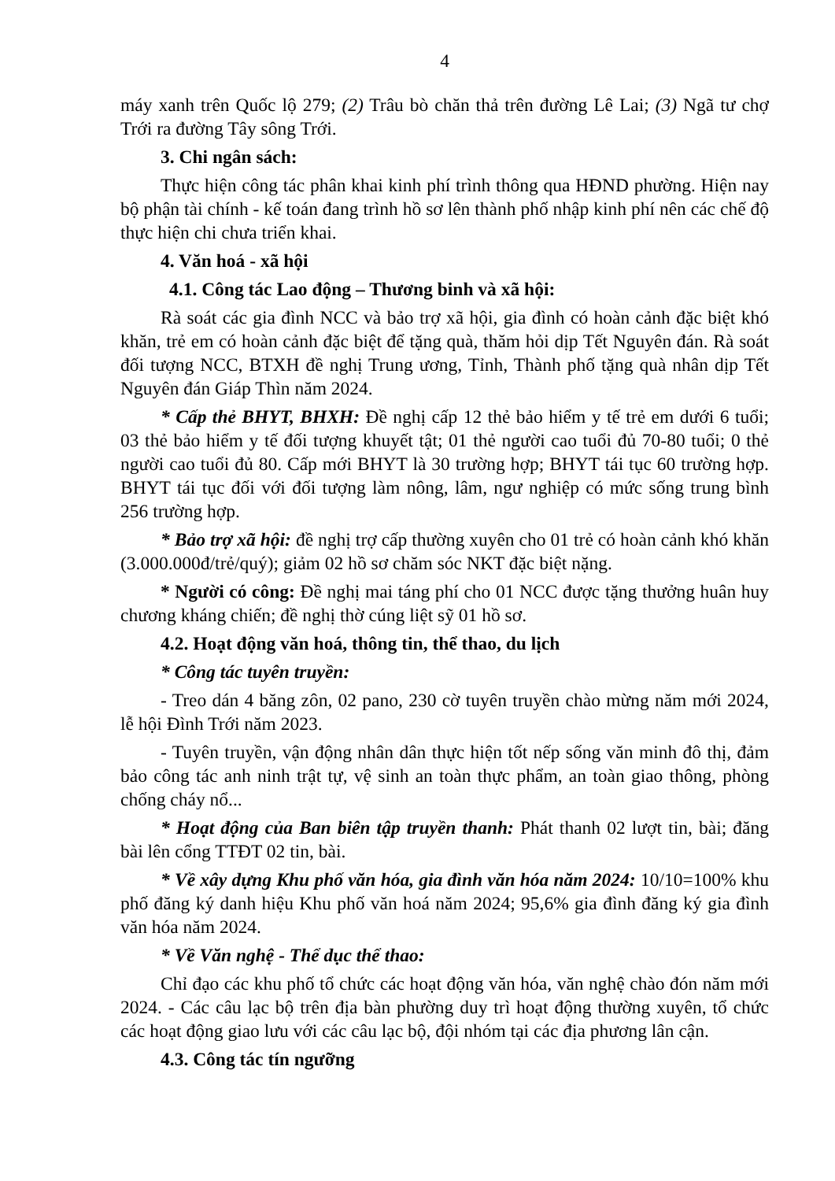4
máy xanh trên Quốc lộ 279; (2) Trâu bò chăn thả trên đường Lê Lai; (3) Ngã tư chợ Trới ra đường Tây sông Trới.
3. Chi ngân sách:
Thực hiện công tác phân khai kinh phí trình thông qua HĐND phường. Hiện nay bộ phận tài chính - kế toán đang trình hồ sơ lên thành phố nhập kinh phí nên các chế độ thực hiện chi chưa triển khai.
4. Văn hoá - xã hội
4.1. Công tác Lao động – Thương binh và xã hội:
Rà soát các gia đình NCC và bảo trợ xã hội, gia đình có hoàn cảnh đặc biệt khó khăn, trẻ em có hoàn cảnh đặc biệt để tặng quà, thăm hỏi dịp Tết Nguyên đán. Rà soát đối tượng NCC, BTXH đề nghị Trung ương, Tỉnh, Thành phố tặng quà nhân dịp Tết Nguyên đán Giáp Thìn năm 2024.
* Cấp thẻ BHYT, BHXH: Đề nghị cấp 12 thẻ bảo hiểm y tế trẻ em dưới 6 tuổi; 03 thẻ bảo hiểm y tế đối tượng khuyết tật; 01 thẻ người cao tuổi đủ 70-80 tuổi; 0 thẻ người cao tuổi đủ 80. Cấp mới BHYT là 30 trường hợp; BHYT tái tục 60 trường hợp. BHYT tái tục đối với đối tượng làm nông, lâm, ngư nghiệp có mức sống trung bình 256 trường hợp.
* Bảo trợ xã hội: đề nghị trợ cấp thường xuyên cho 01 trẻ có hoàn cảnh khó khăn (3.000.000đ/trẻ/quý); giảm 02 hồ sơ chăm sóc NKT đặc biệt nặng.
* Người có công: Đề nghị mai táng phí cho 01 NCC được tặng thưởng huân huy chương kháng chiến; đề nghị thờ cúng liệt sỹ 01 hồ sơ.
4.2. Hoạt động văn hoá, thông tin, thể thao, du lịch
* Công tác tuyên truyền:
- Treo dán 4 băng zôn, 02 pano, 230 cờ tuyên truyền chào mừng năm mới 2024, lễ hội Đình Trới năm 2023.
- Tuyên truyền, vận động nhân dân thực hiện tốt nếp sống văn minh đô thị, đảm bảo công tác anh ninh trật tự, vệ sinh an toàn thực phẩm, an toàn giao thông, phòng chống cháy nổ...
* Hoạt động của Ban biên tập truyền thanh: Phát thanh 02 lượt tin, bài; đăng bài lên cổng TTĐT 02 tin, bài.
* Về xây dựng Khu phố văn hóa, gia đình văn hóa năm 2024: 10/10=100% khu phố đăng ký danh hiệu Khu phố văn hoá năm 2024; 95,6% gia đình đăng ký gia đình văn hóa năm 2024.
* Về Văn nghệ - Thể dục thể thao:
Chỉ đạo các khu phố tổ chức các hoạt động văn hóa, văn nghệ chào đón năm mới 2024. - Các câu lạc bộ trên địa bàn phường duy trì hoạt động thường xuyên, tổ chức các hoạt động giao lưu với các câu lạc bộ, đội nhóm tại các địa phương lân cận.
4.3. Công tác tín ngưỡng